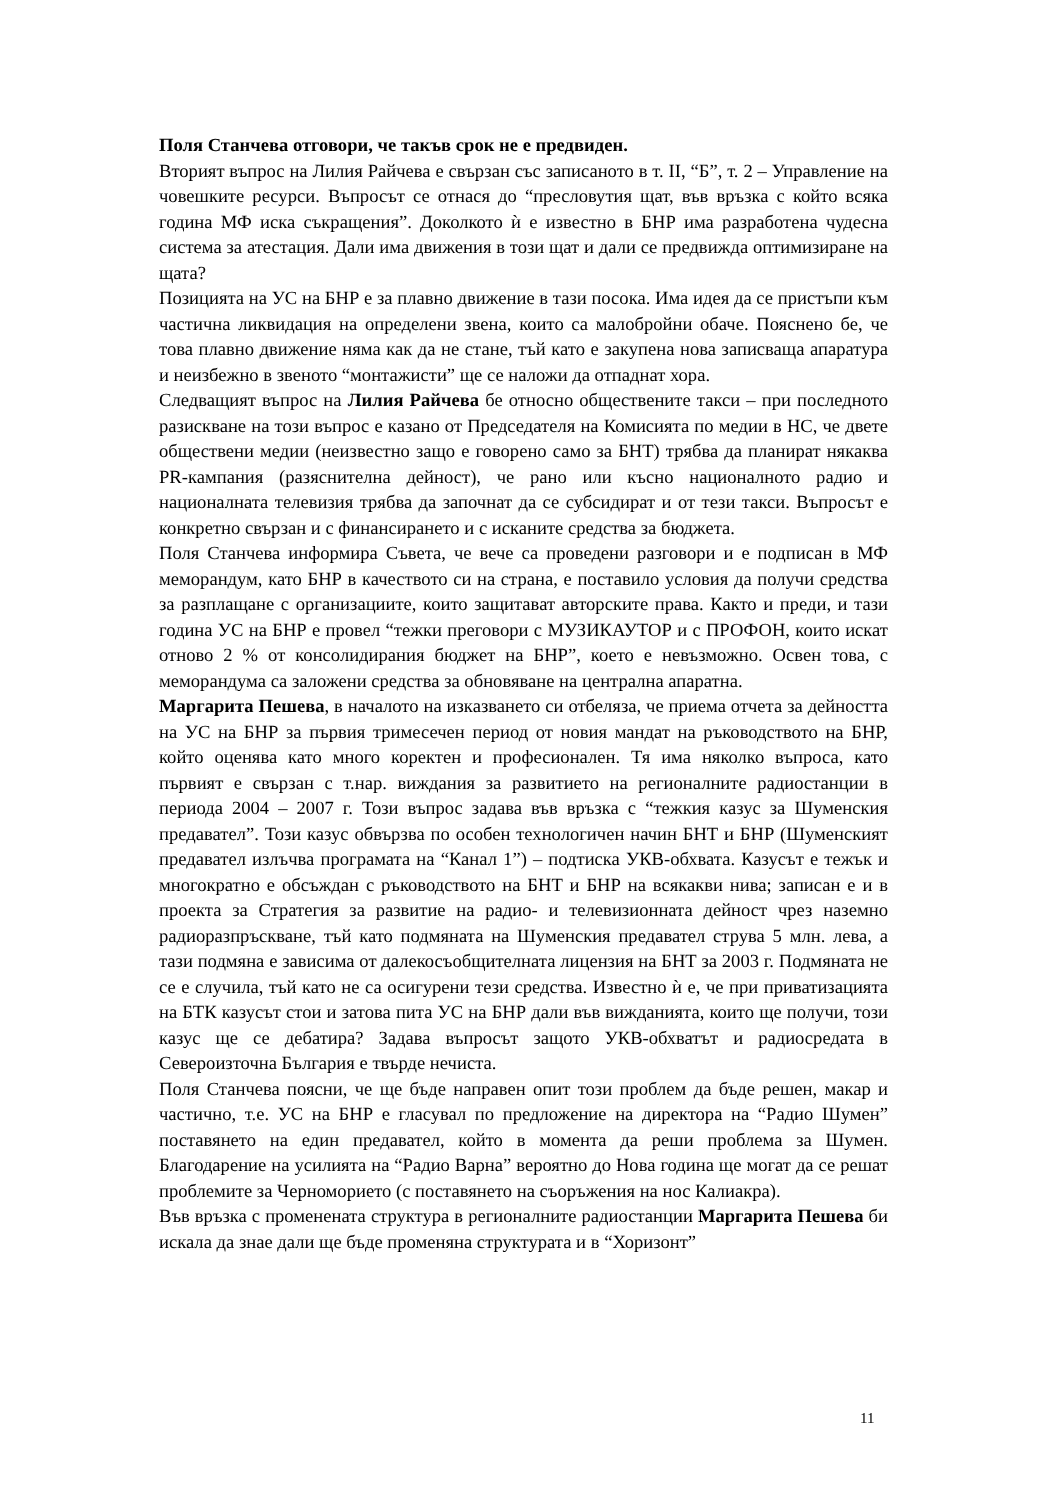Поля Станчева отговори, че такъв срок не е предвиден.
Вторият въпрос на Лилия Райчева е свързан със записаното в т. II, “Б”, т. 2 – Управление на човешките ресурси. Въпросът се отнася до “пресловутия щат, във връзка с който всяка година МФ иска съкращения”. Доколкото ѝ е известно в БНР има разработена чудесна система за атестация. Дали има движения в този щат и дали се предвижда оптимизиране на щата?
Позицията на УС на БНР е за плавно движение в тази посока. Има идея да се пристъпи към частична ликвидация на определени звена, които са малобройни обаче. Пояснено бе, че това плавно движение няма как да не стане, тъй като е закупена нова записваща апаратура и неизбежно в звеното “монтажисти” ще се наложи да отпаднат хора.
Следващият въпрос на Лилия Райчева бе относно обществените такси – при последното разискване на този въпрос е казано от Председателя на Комисията по медии в НС, че двете обществени медии (неизвестно защо е говорено само за БНТ) трябва да планират някаква PR-кампания (разяснителна дейност), че рано или късно националното радио и националната телевизия трябва да започнат да се субсидират и от тези такси. Въпросът е конкретно свързан и с финансирането и с исканите средства за бюджета.
Поля Станчева информира Съвета, че вече са проведени разговори и е подписан в МФ меморандум, като БНР в качеството си на страна, е поставило условия да получи средства за разплащане с организациите, които защитават авторските права. Както и преди, и тази година УС на БНР е провел “тежки преговори с МУЗИКАУТОР и с ПРОФОН, които искат отново 2 % от консолидирания бюджет на БНР”, което е невъзможно. Освен това, с меморандума са заложени средства за обновяване на централна апаратна.
Маргарита Пешева, в началото на изказването си отбеляза, че приема отчета за дейността на УС на БНР за първия тримесечен период от новия мандат на ръководството на БНР, който оценява като много коректен и професионален. Тя има няколко въпроса, като първият е свързан с т.нар. виждания за развитието на регионалните радиостанции в периода 2004 – 2007 г. Този въпрос задава във връзка с “тежкия казус за Шуменския предавател”. Този казус обвързва по особен технологичен начин БНТ и БНР (Шуменският предавател излъчва програмата на “Канал 1”) – подтиска УКВ-обхвата. Казусът е тежък и многократно е обсъждан с ръководството на БНТ и БНР на всякакви нива; записан е и в проекта за Стратегия за развитие на радио- и телевизионната дейност чрез наземно радиоразпръскване, тъй като подмяната на Шуменския предавател струва 5 млн. лева, а тази подмяна е зависима от далекосъобщителната лицензия на БНТ за 2003 г. Подмяната не се е случила, тъй като не са осигурени тези средства. Известно ѝ е, че при приватизацията на БТК казусът стои и затова пита УС на БНР дали във вижданията, които ще получи, този казус ще се дебатира? Задава въпросът защото УКВ-обхватът и радиосредата в Североизточна България е твърде нечиста.
Поля Станчева поясни, че ще бъде направен опит този проблем да бъде решен, макар и частично, т.е. УС на БНР е гласувал по предложение на директора на “Радио Шумен” поставянето на един предавател, който в момента да реши проблема за Шумен. Благодарение на усилията на “Радио Варна” вероятно до Нова година ще могат да се решат проблемите за Черноморието (с поставянето на съоръжения на нос Калиакра).
Във връзка с променената структура в регионалните радиостанции Маргарита Пешева би искала да знае дали ще бъде променяна структурата и в “Хоризонт”
11